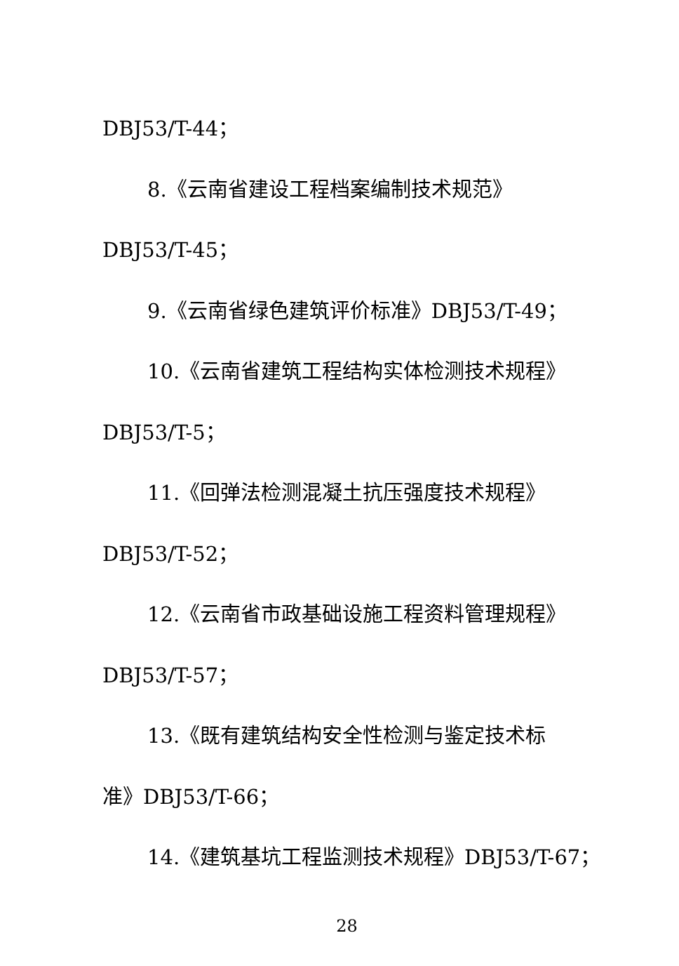DBJ53/T-44；
8.《云南省建设工程档案编制技术规范》
DBJ53/T-45；
9.《云南省绿色建筑评价标准》DBJ53/T-49；
10.《云南省建筑工程结构实体检测技术规程》
DBJ53/T-5；
11.《回弹法检测混凝土抗压强度技术规程》
DBJ53/T-52；
12.《云南省市政基础设施工程资料管理规程》
DBJ53/T-57；
13.《既有建筑结构安全性检测与鉴定技术标
准》DBJ53/T-66；
14.《建筑基坑工程监测技术规程》DBJ53/T-67；
28